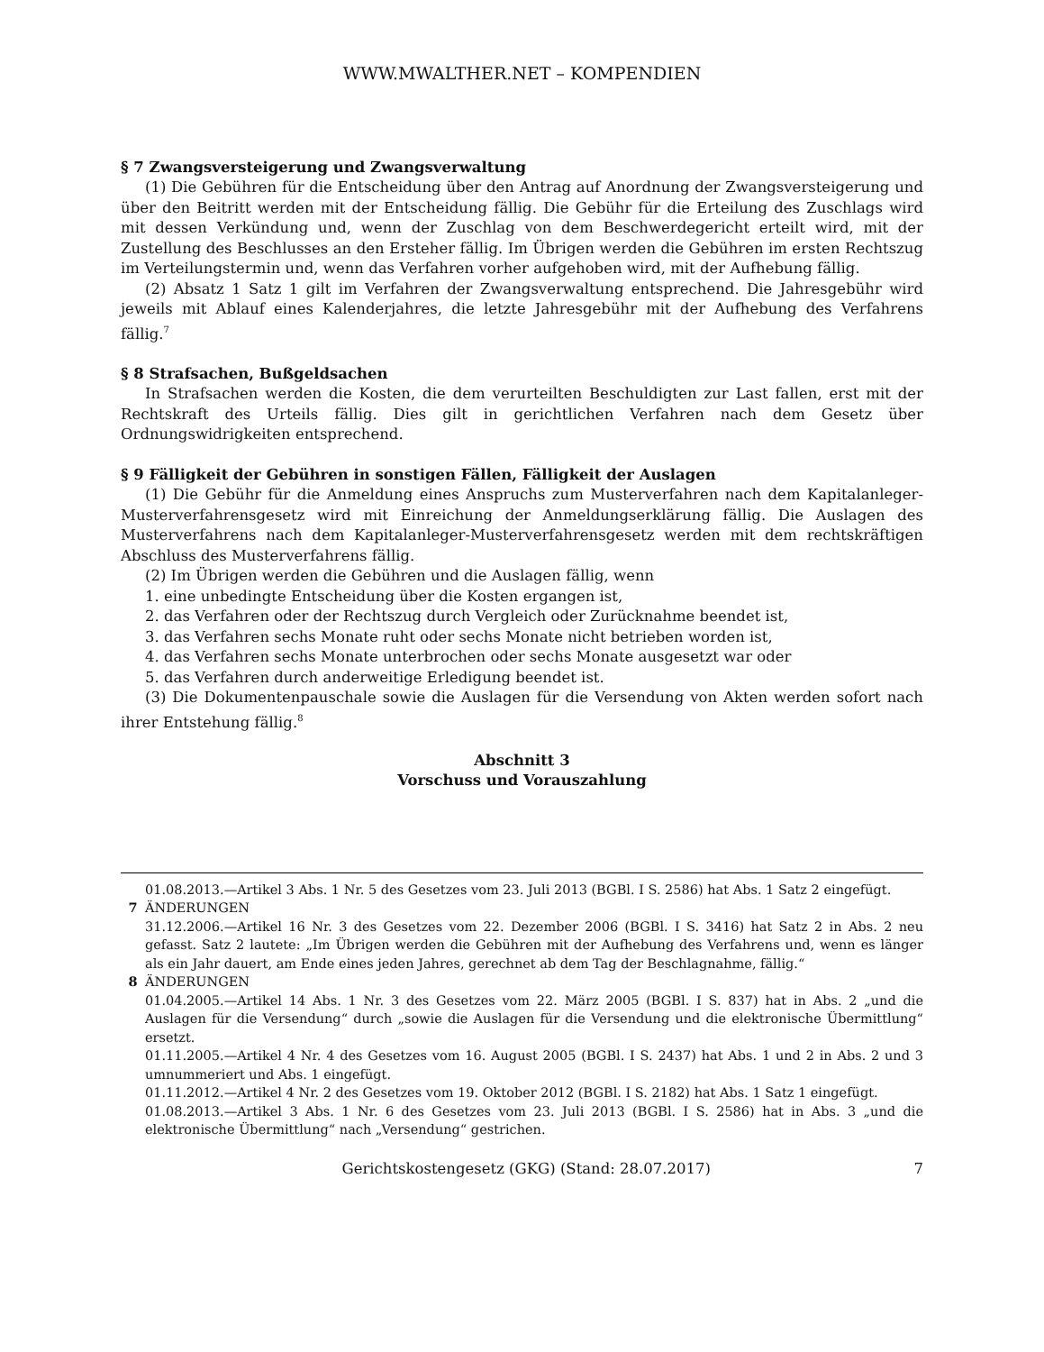WWW.MWALTHER.NET – KOMPENDIEN
§ 7 Zwangsversteigerung und Zwangsverwaltung
(1) Die Gebühren für die Entscheidung über den Antrag auf Anordnung der Zwangsversteigerung und über den Beitritt werden mit der Entscheidung fällig. Die Gebühr für die Erteilung des Zuschlags wird mit dessen Verkündung und, wenn der Zuschlag von dem Beschwerdegericht erteilt wird, mit der Zustellung des Beschlusses an den Ersteher fällig. Im Übrigen werden die Gebühren im ersten Rechtszug im Verteilungstermin und, wenn das Verfahren vorher aufgehoben wird, mit der Aufhebung fällig.
(2) Absatz 1 Satz 1 gilt im Verfahren der Zwangsverwaltung entsprechend. Die Jahresgebühr wird jeweils mit Ablauf eines Kalenderjahres, die letzte Jahresgebühr mit der Aufhebung des Verfahrens fällig.<sup>7</sup>
§ 8 Strafsachen, Bußgeldsachen
In Strafsachen werden die Kosten, die dem verurteilten Beschuldigten zur Last fallen, erst mit der Rechtskraft des Urteils fällig. Dies gilt in gerichtlichen Verfahren nach dem Gesetz über Ordnungswidrigkeiten entsprechend.
§ 9 Fälligkeit der Gebühren in sonstigen Fällen, Fälligkeit der Auslagen
(1) Die Gebühr für die Anmeldung eines Anspruchs zum Musterverfahren nach dem Kapitalanleger-Musterverfahrensgesetz wird mit Einreichung der Anmeldungserklärung fällig. Die Auslagen des Musterverfahrens nach dem Kapitalanleger-Musterverfahrensgesetz werden mit dem rechtskräftigen Abschluss des Musterverfahrens fällig.
(2) Im Übrigen werden die Gebühren und die Auslagen fällig, wenn
1. eine unbedingte Entscheidung über die Kosten ergangen ist,
2. das Verfahren oder der Rechtszug durch Vergleich oder Zurücknahme beendet ist,
3. das Verfahren sechs Monate ruht oder sechs Monate nicht betrieben worden ist,
4. das Verfahren sechs Monate unterbrochen oder sechs Monate ausgesetzt war oder
5. das Verfahren durch anderweitige Erledigung beendet ist.
(3) Die Dokumentenpauschale sowie die Auslagen für die Versendung von Akten werden sofort nach ihrer Entstehung fällig.<sup>8</sup>
Abschnitt 3
Vorschuss und Vorauszahlung
01.08.2013.—Artikel 3 Abs. 1 Nr. 5 des Gesetzes vom 23. Juli 2013 (BGBl. I S. 2586) hat Abs. 1 Satz 2 eingefügt.
7 ÄNDERUNGEN
31.12.2006.—Artikel 16 Nr. 3 des Gesetzes vom 22. Dezember 2006 (BGBl. I S. 3416) hat Satz 2 in Abs. 2 neu gefasst. Satz 2 lautete: „Im Übrigen werden die Gebühren mit der Aufhebung des Verfahrens und, wenn es länger als ein Jahr dauert, am Ende eines jeden Jahres, gerechnet ab dem Tag der Beschlagnahme, fällig.“
8 ÄNDERUNGEN
01.04.2005.—Artikel 14 Abs. 1 Nr. 3 des Gesetzes vom 22. März 2005 (BGBl. I S. 837) hat in Abs. 2 „und die Auslagen für die Versendung“ durch „sowie die Auslagen für die Versendung und die elektronische Übermittlung“ ersetzt.
01.11.2005.—Artikel 4 Nr. 4 des Gesetzes vom 16. August 2005 (BGBl. I S. 2437) hat Abs. 1 und 2 in Abs. 2 und 3 umnummeriert und Abs. 1 eingefügt.
01.11.2012.—Artikel 4 Nr. 2 des Gesetzes vom 19. Oktober 2012 (BGBl. I S. 2182) hat Abs. 1 Satz 1 eingefügt.
01.08.2013.—Artikel 3 Abs. 1 Nr. 6 des Gesetzes vom 23. Juli 2013 (BGBl. I S. 2586) hat in Abs. 3 „und die elektronische Übermittlung“ nach „Versendung“ gestrichen.
Gerichtskostengesetz (GKG) (Stand: 28.07.2017) 7